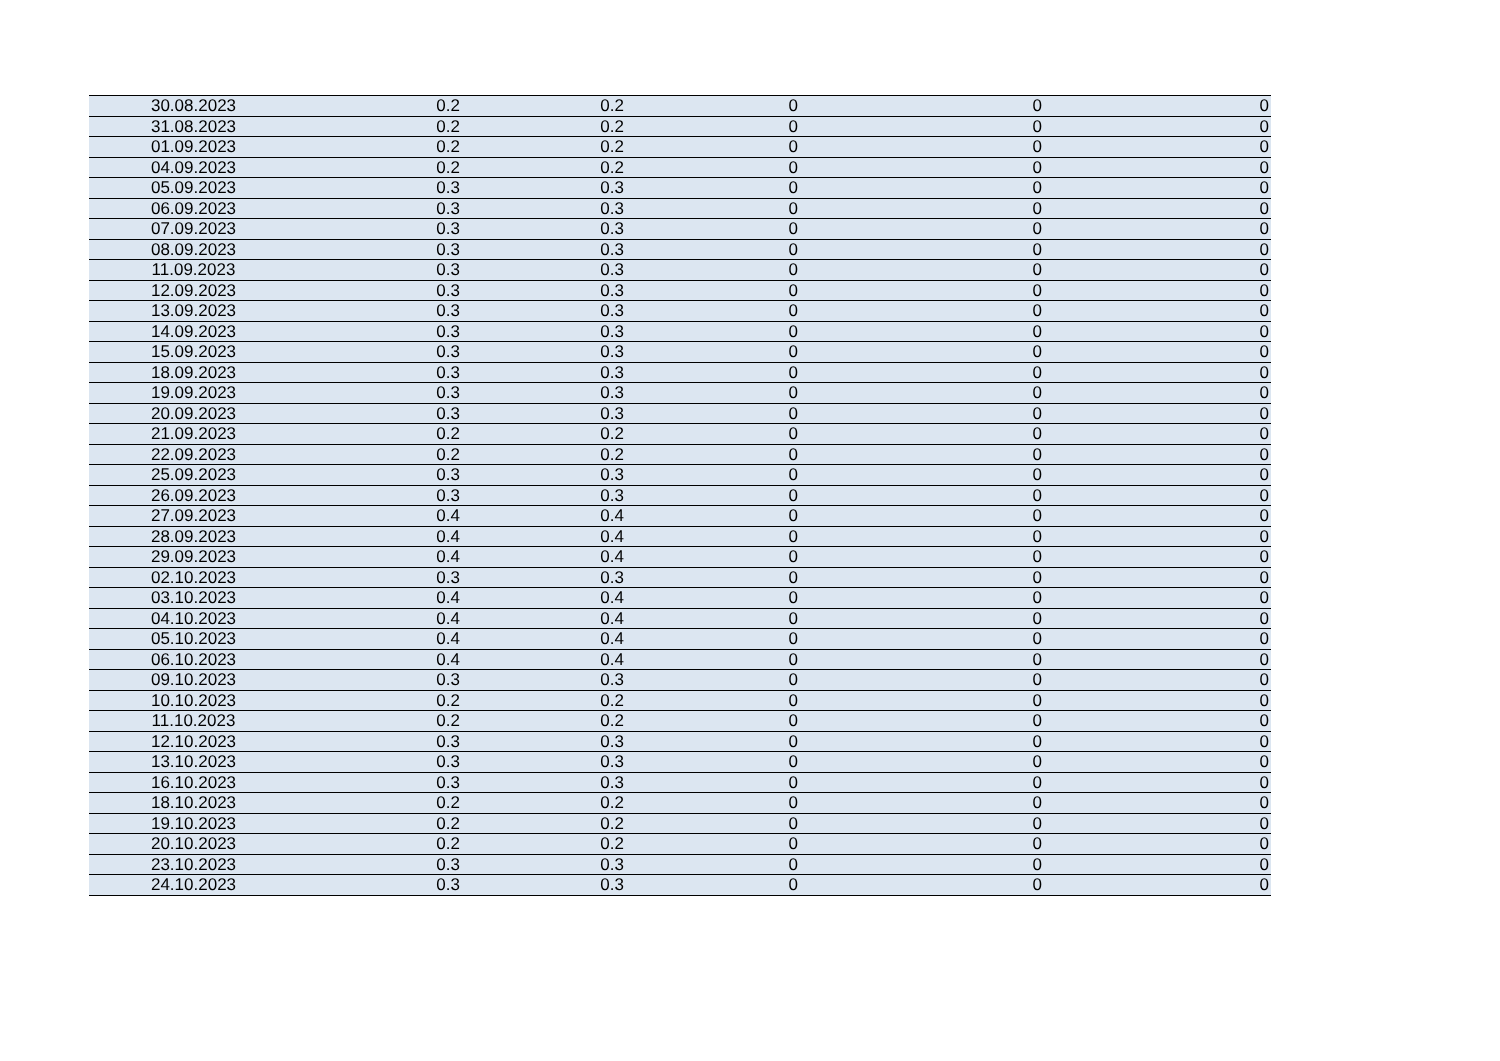| 30.08.2023 | 0.2 | 0.2 | 0 | 0 | 0 |
| 31.08.2023 | 0.2 | 0.2 | 0 | 0 | 0 |
| 01.09.2023 | 0.2 | 0.2 | 0 | 0 | 0 |
| 04.09.2023 | 0.2 | 0.2 | 0 | 0 | 0 |
| 05.09.2023 | 0.3 | 0.3 | 0 | 0 | 0 |
| 06.09.2023 | 0.3 | 0.3 | 0 | 0 | 0 |
| 07.09.2023 | 0.3 | 0.3 | 0 | 0 | 0 |
| 08.09.2023 | 0.3 | 0.3 | 0 | 0 | 0 |
| 11.09.2023 | 0.3 | 0.3 | 0 | 0 | 0 |
| 12.09.2023 | 0.3 | 0.3 | 0 | 0 | 0 |
| 13.09.2023 | 0.3 | 0.3 | 0 | 0 | 0 |
| 14.09.2023 | 0.3 | 0.3 | 0 | 0 | 0 |
| 15.09.2023 | 0.3 | 0.3 | 0 | 0 | 0 |
| 18.09.2023 | 0.3 | 0.3 | 0 | 0 | 0 |
| 19.09.2023 | 0.3 | 0.3 | 0 | 0 | 0 |
| 20.09.2023 | 0.3 | 0.3 | 0 | 0 | 0 |
| 21.09.2023 | 0.2 | 0.2 | 0 | 0 | 0 |
| 22.09.2023 | 0.2 | 0.2 | 0 | 0 | 0 |
| 25.09.2023 | 0.3 | 0.3 | 0 | 0 | 0 |
| 26.09.2023 | 0.3 | 0.3 | 0 | 0 | 0 |
| 27.09.2023 | 0.4 | 0.4 | 0 | 0 | 0 |
| 28.09.2023 | 0.4 | 0.4 | 0 | 0 | 0 |
| 29.09.2023 | 0.4 | 0.4 | 0 | 0 | 0 |
| 02.10.2023 | 0.3 | 0.3 | 0 | 0 | 0 |
| 03.10.2023 | 0.4 | 0.4 | 0 | 0 | 0 |
| 04.10.2023 | 0.4 | 0.4 | 0 | 0 | 0 |
| 05.10.2023 | 0.4 | 0.4 | 0 | 0 | 0 |
| 06.10.2023 | 0.4 | 0.4 | 0 | 0 | 0 |
| 09.10.2023 | 0.3 | 0.3 | 0 | 0 | 0 |
| 10.10.2023 | 0.2 | 0.2 | 0 | 0 | 0 |
| 11.10.2023 | 0.2 | 0.2 | 0 | 0 | 0 |
| 12.10.2023 | 0.3 | 0.3 | 0 | 0 | 0 |
| 13.10.2023 | 0.3 | 0.3 | 0 | 0 | 0 |
| 16.10.2023 | 0.3 | 0.3 | 0 | 0 | 0 |
| 18.10.2023 | 0.2 | 0.2 | 0 | 0 | 0 |
| 19.10.2023 | 0.2 | 0.2 | 0 | 0 | 0 |
| 20.10.2023 | 0.2 | 0.2 | 0 | 0 | 0 |
| 23.10.2023 | 0.3 | 0.3 | 0 | 0 | 0 |
| 24.10.2023 | 0.3 | 0.3 | 0 | 0 | 0 |